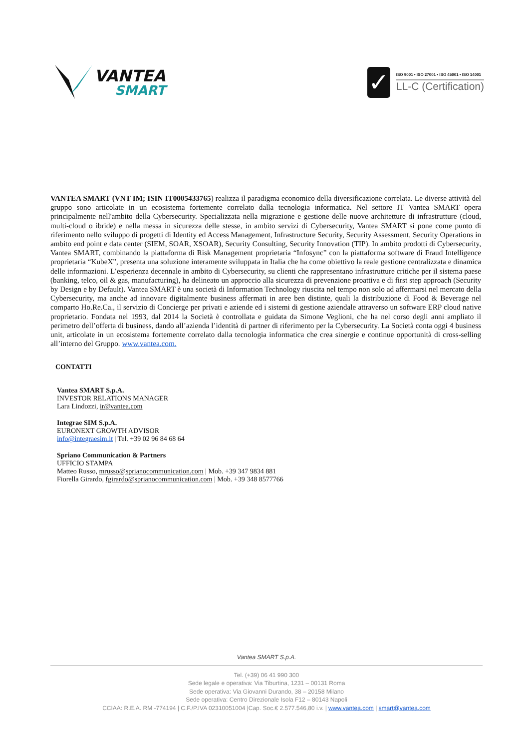VANTEA
SMART
✓
ISO 9001 • ISO 27001 • ISO 45001 • ISO 14001
LL-C (Certification)
VANTEA SMART (VNT IM; ISIN IT0005433765) realizza il paradigma economico della diversificazione correlata. Le diverse attività del gruppo sono articolate in un ecosistema fortemente correlato dalla tecnologia informatica. Nel settore IT Vantea SMART opera principalmente nell'ambito della Cybersecurity. Specializzata nella migrazione e gestione delle nuove architetture di infrastrutture (cloud, multi-cloud o ibride) e nella messa in sicurezza delle stesse, in ambito servizi di Cybersecurity, Vantea SMART si pone come punto di riferimento nello sviluppo di progetti di Identity ed Access Management, Infrastructure Security, Security Assessment, Security Operations in ambito end point e data center (SIEM, SOAR, XSOAR), Security Consulting, Security Innovation (TIP). In ambito prodotti di Cybersecurity, Vantea SMART, combinando la piattaforma di Risk Management proprietaria “Infosync” con la piattaforma software di Fraud Intelligence proprietaria “KubeX”, presenta una soluzione interamente sviluppata in Italia che ha come obiettivo la reale gestione centralizzata e dinamica delle informazioni. L’esperienza decennale in ambito di Cybersecurity, su clienti che rappresentano infrastrutture critiche per il sistema paese (banking, telco, oil & gas, manufacturing), ha delineato un approccio alla sicurezza di prevenzione proattiva e di first step approach (Security by Design e by Default). Vantea SMART è una società di Information Technology riuscita nel tempo non solo ad affermarsi nel mercato della Cybersecurity, ma anche ad innovare digitalmente business affermati in aree ben distinte, quali la distribuzione di Food & Beverage nel comparto Ho.Re.Ca., il servizio di Concierge per privati e aziende ed i sistemi di gestione aziendale attraverso un software ERP cloud native proprietario. Fondata nel 1993, dal 2014 la Società è controllata e guidata da Simone Veglioni, che ha nel corso degli anni ampliato il perimetro dell’offerta di business, dando all’azienda l’identità di partner di riferimento per la Cybersecurity. La Società conta oggi 4 business unit, articolate in un ecosistema fortemente correlato dalla tecnologia informatica che crea sinergie e continue opportunità di cross-selling all’interno del Gruppo. www.vantea.com.
CONTATTI
Vantea SMART S.p.A.
INVESTOR RELATIONS MANAGER
Lara Lindozzi, ir@vantea.com
Integrae SIM S.p.A.
EURONEXT GROWTH ADVISOR
info@integraesim.it | Tel. +39 02 96 84 68 64
Spriano Communication & Partners
UFFICIO STAMPA
Matteo Russo, mrusso@sprianocommunication.com | Mob. +39 347 9834 881
Fiorella Girardo, fgirardo@sprianocommunication.com | Mob. +39 348 8577766
Vantea SMART S.p.A.
Tel. (+39) 06 41 990 300
Sede legale e operativa: Via Tiburtina, 1231 – 00131 Roma
Sede operativa: Via Giovanni Durando, 38 – 20158 Milano
Sede operativa: Centro Direzionale Isola F12 – 80143 Napoli
CCIAA: R.E.A. RM -774194 | C.F./P.IVA 02310051004 |Cap. Soc.€ 2.577.546,80 i.v. | www.vantea.com | smart@vantea.com